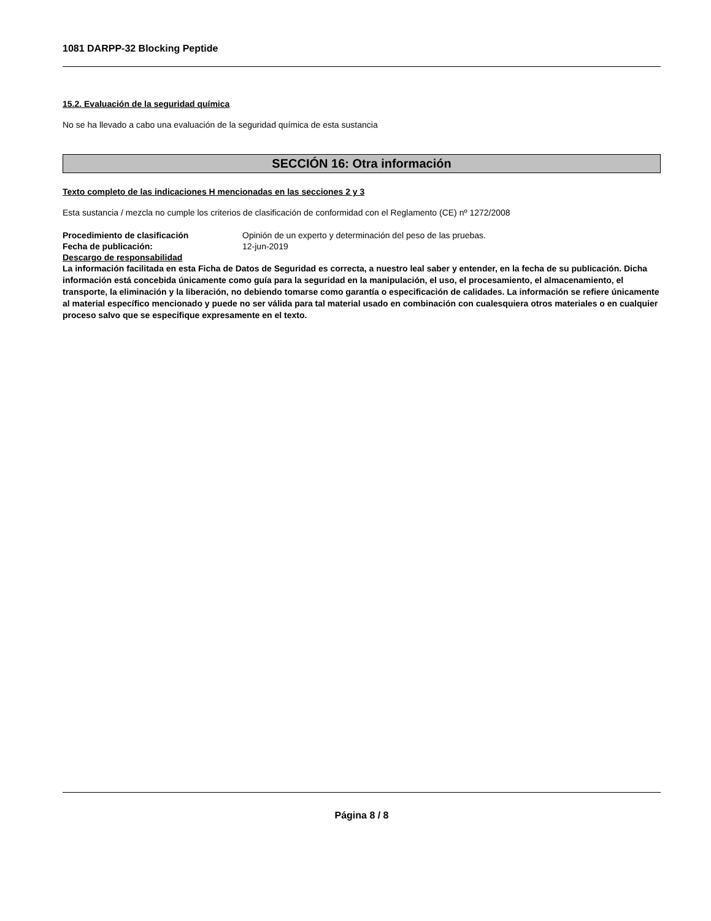1081 DARPP-32 Blocking Peptide
15.2. Evaluación de la seguridad química
No se ha llevado a cabo una evaluación de la seguridad química de esta sustancia
SECCIÓN 16: Otra información
Texto completo de las indicaciones H mencionadas en las secciones 2 y 3
Esta sustancia / mezcla no cumple los criterios de clasificación de conformidad con el Reglamento (CE) nº 1272/2008
Procedimiento de clasificación Opinión de un experto y determinación del peso de las pruebas.
Fecha de publicación: 12-jun-2019
Descargo de responsabilidad
La información facilitada en esta Ficha de Datos de Seguridad es correcta, a nuestro leal saber y entender, en la fecha de su publicación. Dicha información está concebida únicamente como guía para la seguridad en la manipulación, el uso, el procesamiento, el almacenamiento, el transporte, la eliminación y la liberación, no debiendo tomarse como garantía o especificación de calidades. La información se refiere únicamente al material específico mencionado y puede no ser válida para tal material usado en combinación con cualesquiera otros materiales o en cualquier proceso salvo que se especifique expresamente en el texto.
Página 8 / 8